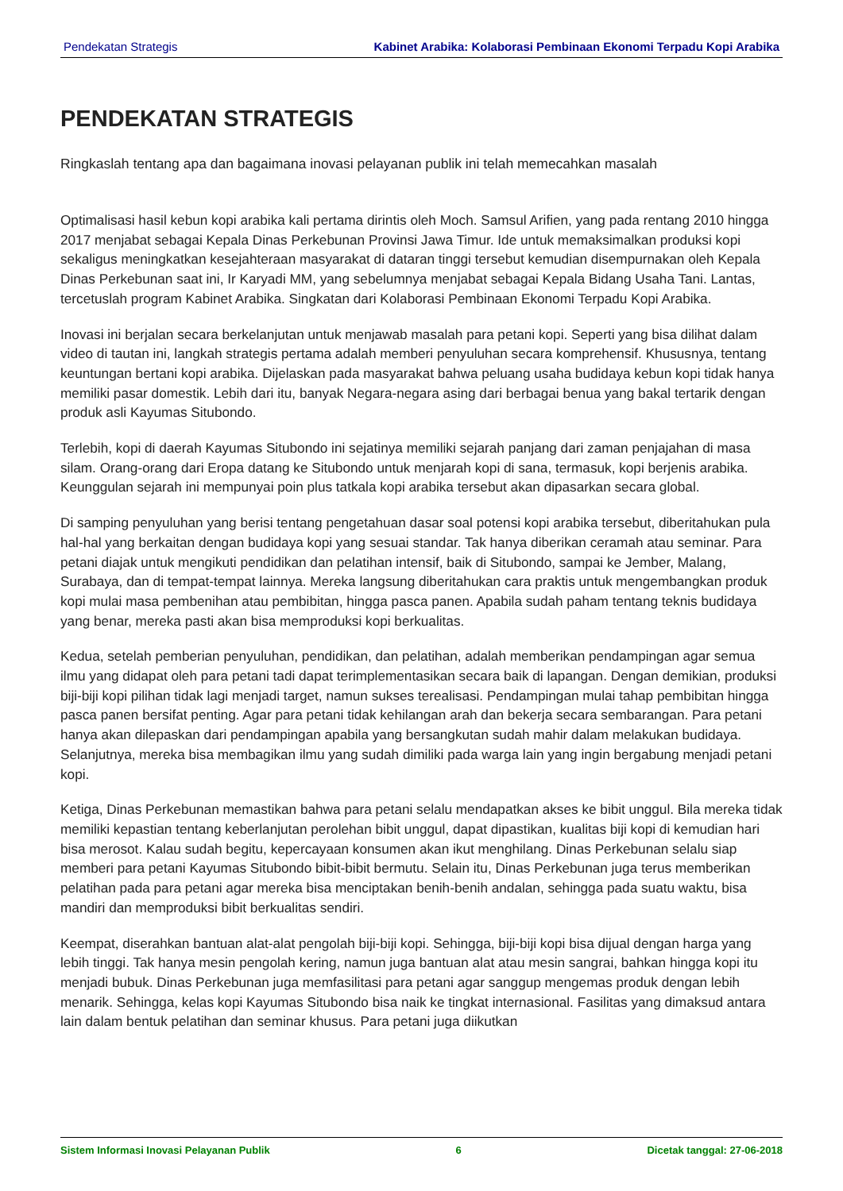Pendekatan Strategis Kabinet Arabika: Kolaborasi Pembinaan Ekonomi Terpadu Kopi Arabika
PENDEKATAN STRATEGIS
Ringkaslah tentang apa dan bagaimana inovasi pelayanan publik ini telah memecahkan masalah
Optimalisasi hasil kebun kopi arabika kali pertama dirintis oleh Moch. Samsul Arifien, yang pada rentang 2010 hingga 2017 menjabat sebagai Kepala Dinas Perkebunan Provinsi Jawa Timur. Ide untuk memaksimalkan produksi kopi sekaligus meningkatkan kesejahteraan masyarakat di dataran tinggi tersebut kemudian disempurnakan oleh Kepala Dinas Perkebunan saat ini, Ir Karyadi MM, yang sebelumnya menjabat sebagai Kepala Bidang Usaha Tani. Lantas, tercetuslah program Kabinet Arabika. Singkatan dari Kolaborasi Pembinaan Ekonomi Terpadu Kopi Arabika.
Inovasi ini berjalan secara berkelanjutan untuk menjawab masalah para petani kopi. Seperti yang bisa dilihat dalam video di tautan ini, langkah strategis pertama adalah memberi penyuluhan secara komprehensif. Khususnya, tentang keuntungan bertani kopi arabika. Dijelaskan pada masyarakat bahwa peluang usaha budidaya kebun kopi tidak hanya memiliki pasar domestik. Lebih dari itu, banyak Negara-negara asing dari berbagai benua yang bakal tertarik dengan produk asli Kayumas Situbondo.
Terlebih, kopi di daerah Kayumas Situbondo ini sejatinya memiliki sejarah panjang dari zaman penjajahan di masa silam. Orang-orang dari Eropa datang ke Situbondo untuk menjarah kopi di sana, termasuk, kopi berjenis arabika. Keunggulan sejarah ini mempunyai poin plus tatkala kopi arabika tersebut akan dipasarkan secara global.
Di samping penyuluhan yang berisi tentang pengetahuan dasar soal potensi kopi arabika tersebut, diberitahukan pula hal-hal yang berkaitan dengan budidaya kopi yang sesuai standar. Tak hanya diberikan ceramah atau seminar. Para petani diajak untuk mengikuti pendidikan dan pelatihan intensif, baik di Situbondo, sampai ke Jember, Malang, Surabaya, dan di tempat-tempat lainnya. Mereka langsung diberitahukan cara praktis untuk mengembangkan produk kopi mulai masa pembenihan atau pembibitan, hingga pasca panen. Apabila sudah paham tentang teknis budidaya yang benar, mereka pasti akan bisa memproduksi kopi berkualitas.
Kedua, setelah pemberian penyuluhan, pendidikan, dan pelatihan, adalah memberikan pendampingan agar semua ilmu yang didapat oleh para petani tadi dapat terimplementasikan secara baik di lapangan. Dengan demikian, produksi biji-biji kopi pilihan tidak lagi menjadi target, namun sukses terealisasi. Pendampingan mulai tahap pembibitan hingga pasca panen bersifat penting. Agar para petani tidak kehilangan arah dan bekerja secara sembarangan. Para petani hanya akan dilepaskan dari pendampingan apabila yang bersangkutan sudah mahir dalam melakukan budidaya. Selanjutnya, mereka bisa membagikan ilmu yang sudah dimiliki pada warga lain yang ingin bergabung menjadi petani kopi.
Ketiga, Dinas Perkebunan memastikan bahwa para petani selalu mendapatkan akses ke bibit unggul. Bila mereka tidak memiliki kepastian tentang keberlanjutan perolehan bibit unggul, dapat dipastikan, kualitas biji kopi di kemudian hari bisa merosot. Kalau sudah begitu, kepercayaan konsumen akan ikut menghilang. Dinas Perkebunan selalu siap memberi para petani Kayumas Situbondo bibit-bibit bermutu. Selain itu, Dinas Perkebunan juga terus memberikan pelatihan pada para petani agar mereka bisa menciptakan benih-benih andalan, sehingga pada suatu waktu, bisa mandiri dan memproduksi bibit berkualitas sendiri.
Keempat, diserahkan bantuan alat-alat pengolah biji-biji kopi. Sehingga, biji-biji kopi bisa dijual dengan harga yang lebih tinggi. Tak hanya mesin pengolah kering, namun juga bantuan alat atau mesin sangrai, bahkan hingga kopi itu menjadi bubuk. Dinas Perkebunan juga memfasilitasi para petani agar sanggup mengemas produk dengan lebih menarik. Sehingga, kelas kopi Kayumas Situbondo bisa naik ke tingkat internasional. Fasilitas yang dimaksud antara lain dalam bentuk pelatihan dan seminar khusus. Para petani juga diikutkan
Sistem Informasi Inovasi Pelayanan Publik 6 Dicetak tanggal: 27-06-2018